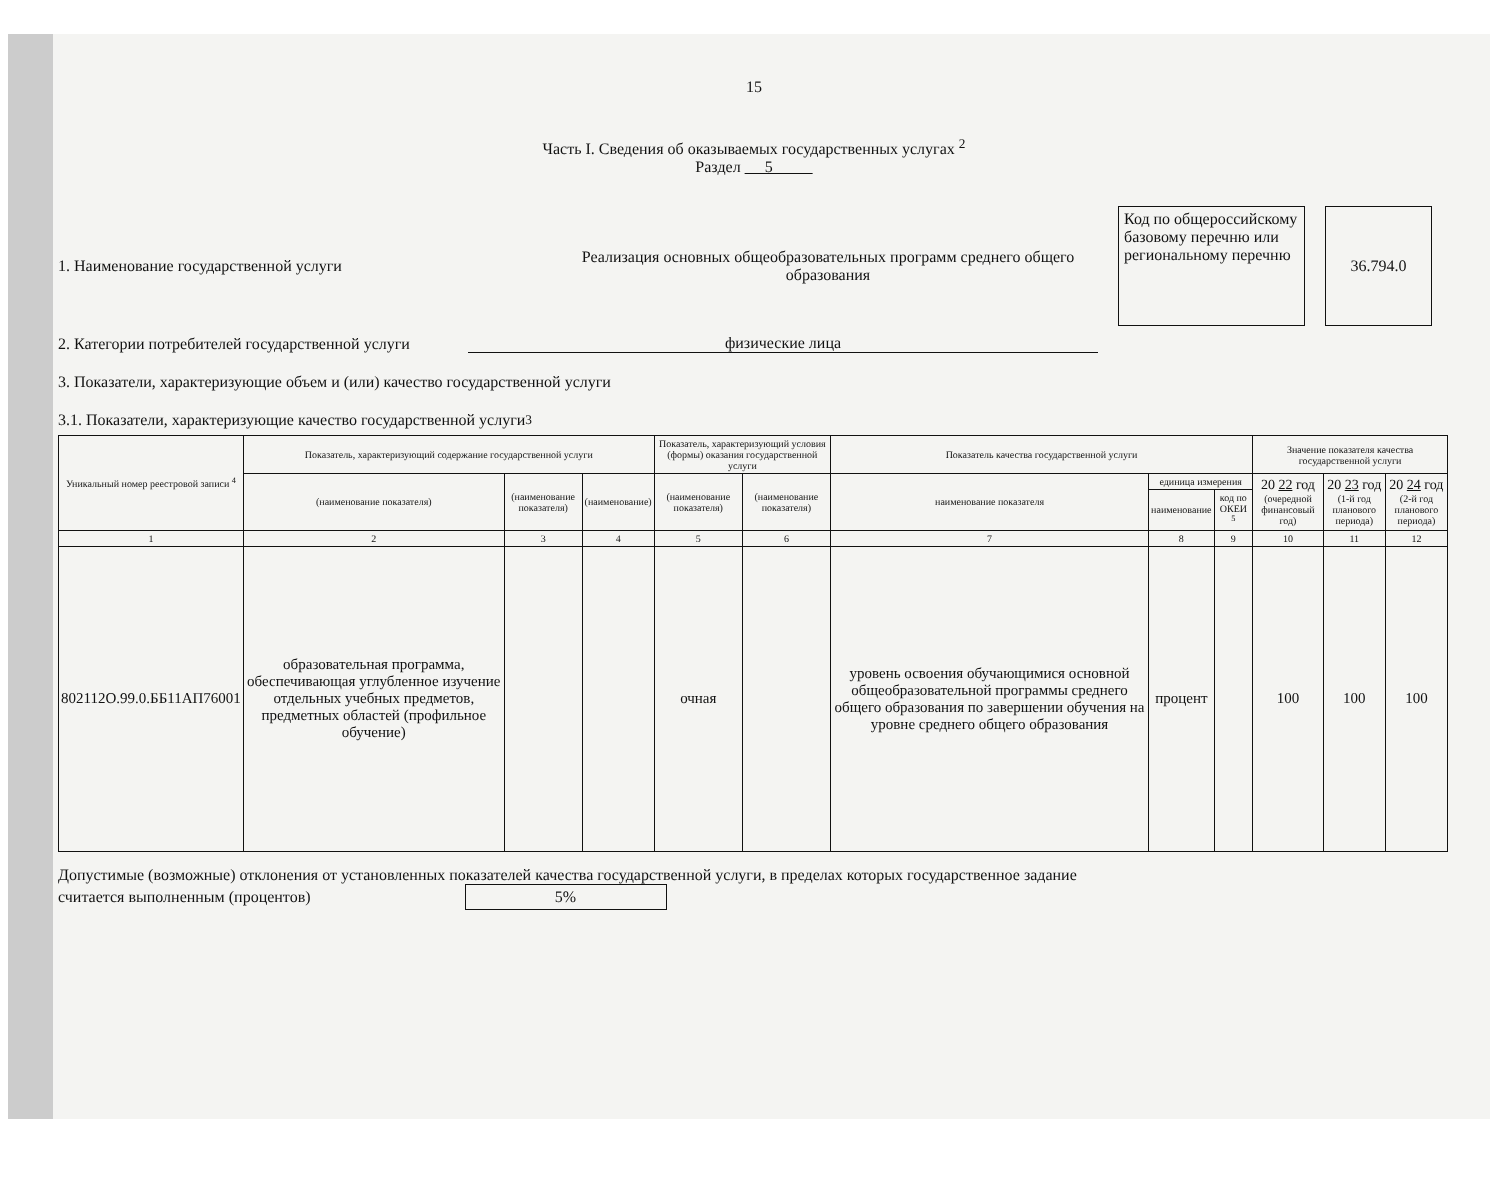15
Часть I. Сведения об оказываемых государственных услугах <sup>2</sup>
Раздел 5
1. Наименование государственной услуги
Реализация основных общеобразовательных программ среднего общего образования
Код по общероссийскому базовому перечню или региональному перечню
36.794.0
2. Категории потребителей государственной услуги
физические лица
3. Показатели, характеризующие объем и (или) качество государственной услуги
3.1. Показатели, характеризующие качество государственной услуги <sup>3</sup>
| Уникальный номер реестровой записи <sup>4</sup> | Показатель, характеризующий содержание государственной услуги | | | Показатель, характеризующий условия (формы) оказания государственной услуги | | Показатель качества государственной услуги | | | Значение показателя качества государственной услуги | | |
| --- | --- | --- | --- | --- | --- | --- | --- | --- | --- | --- | --- |
| | (наименование показателя) | (наименование показателя) | (наименование) | (наименование показателя) | (наименование показателя) | наименование показателя | единица измерения | | 20 22 год (очередной финансовый год) | 20 23 год (1-й год планового периода) | 20 24 год (2-й год планового периода) |
| | | | | | | | наименование | код по ОКЕИ <sup>5</sup> | | | |
| 1 | 2 | 3 | 4 | 5 | 6 | 7 | 8 | 9 | 10 | 11 | 12 |
| 802112О.99.0.ББ11АП76001 | образовательная программа, обеспечивающая углубленное изучение отдельных учебных предметов, предметных областей (профильное обучение) | | | очная | | уровень освоения обучающимися основной общеобразовательной программы среднего общего образования по завершении обучения на уровне среднего общего образования | процент | | 100 | 100 | 100 |
Допустимые (возможные) отклонения от установленных показателей качества государственной услуги, в пределах которых государственное задание считается выполненным (процентов) 5%